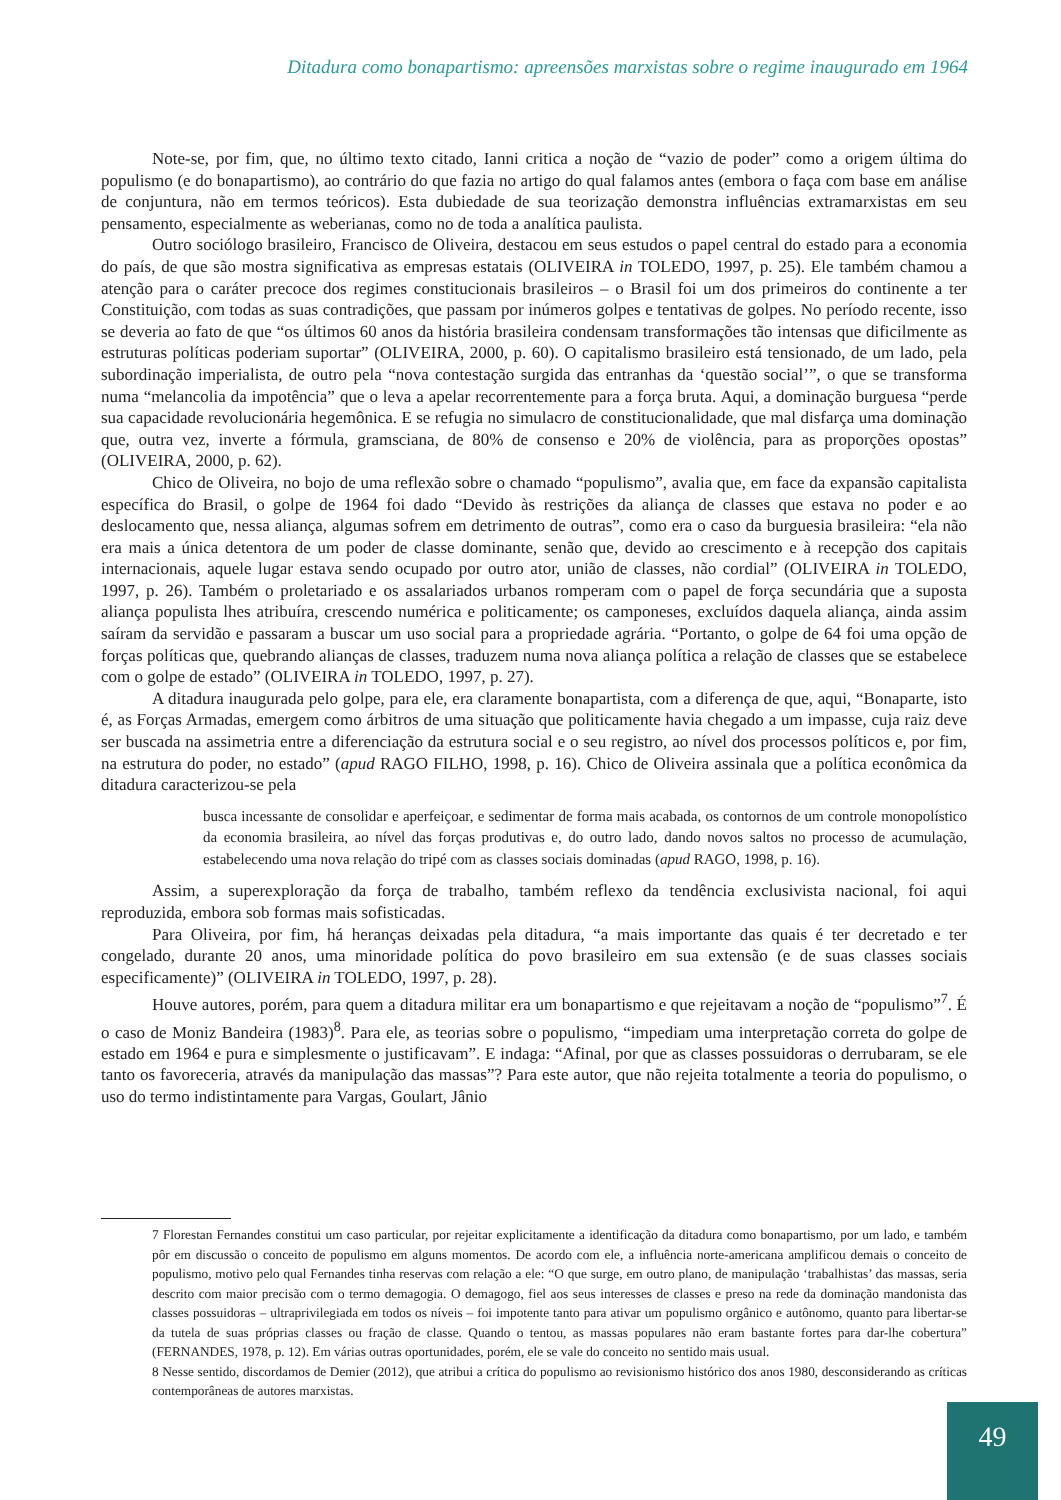Ditadura como bonapartismo: apreensões marxistas sobre o regime inaugurado em 1964
Note-se, por fim, que, no último texto citado, Ianni critica a noção de “vazio de poder” como a origem última do populismo (e do bonapartismo), ao contrário do que fazia no artigo do qual falamos antes (embora o faça com base em análise de conjuntura, não em termos teóricos). Esta dubiedade de sua teorização demonstra influências extramarxistas em seu pensamento, especialmente as weberianas, como no de toda a analítica paulista.
Outro sociólogo brasileiro, Francisco de Oliveira, destacou em seus estudos o papel central do estado para a economia do país, de que são mostra significativa as empresas estatais (OLIVEIRA in TOLEDO, 1997, p. 25). Ele também chamou a atenção para o caráter precoce dos regimes constitucionais brasileiros – o Brasil foi um dos primeiros do continente a ter Constituição, com todas as suas contradições, que passam por inúmeros golpes e tentativas de golpes. No período recente, isso se deveria ao fato de que “os últimos 60 anos da história brasileira condensam transformações tão intensas que dificilmente as estruturas políticas poderiam suportar” (OLIVEIRA, 2000, p. 60). O capitalismo brasileiro está tensionado, de um lado, pela subordinação imperialista, de outro pela “nova contestação surgida das entranhas da ‘questão social’”, o que se transforma numa “melancolia da impotência” que o leva a apelar recorrentemente para a força bruta. Aqui, a dominação burguesa “perde sua capacidade revolucionária hegemônica. E se refugia no simulacro de constitucionalidade, que mal disfarça uma dominação que, outra vez, inverte a fórmula, gramsciana, de 80% de consenso e 20% de violência, para as proporções opostas” (OLIVEIRA, 2000, p. 62).
Chico de Oliveira, no bojo de uma reflexão sobre o chamado “populismo”, avalia que, em face da expansão capitalista específica do Brasil, o golpe de 1964 foi dado “Devido às restrições da aliança de classes que estava no poder e ao deslocamento que, nessa aliança, algumas sofrem em detrimento de outras”, como era o caso da burguesia brasileira: “ela não era mais a única detentora de um poder de classe dominante, senão que, devido ao crescimento e à recepção dos capitais internacionais, aquele lugar estava sendo ocupado por outro ator, união de classes, não cordial” (OLIVEIRA in TOLEDO, 1997, p. 26). Também o proletariado e os assalariados urbanos romperam com o papel de força secundária que a suposta aliança populista lhes atribuíra, crescendo numérica e politicamente; os camponeses, excluídos daquela aliança, ainda assim saíram da servidão e passaram a buscar um uso social para a propriedade agrária. “Portanto, o golpe de 64 foi uma opção de forças políticas que, quebrando alianças de classes, traduzem numa nova aliança política a relação de classes que se estabelece com o golpe de estado” (OLIVEIRA in TOLEDO, 1997, p. 27).
A ditadura inaugurada pelo golpe, para ele, era claramente bonapartista, com a diferença de que, aqui, “Bonaparte, isto é, as Forças Armadas, emergem como árbitros de uma situação que politicamente havia chegado a um impasse, cuja raiz deve ser buscada na assimetria entre a diferenciação da estrutura social e o seu registro, ao nível dos processos políticos e, por fim, na estrutura do poder, no estado” (apud RAGO FILHO, 1998, p. 16). Chico de Oliveira assinala que a política econômica da ditadura caracterizou-se pela
busca incessante de consolidar e aperfeiçoar, e sedimentar de forma mais acabada, os contornos de um controle monopolístico da economia brasileira, ao nível das forças produtivas e, do outro lado, dando novos saltos no processo de acumulação, estabelecendo uma nova relação do tripé com as classes sociais dominadas (apud RAGO, 1998, p. 16).
Assim, a superexploração da força de trabalho, também reflexo da tendência exclusivista nacional, foi aqui reproduzida, embora sob formas mais sofisticadas.
Para Oliveira, por fim, há heranças deixadas pela ditadura, “a mais importante das quais é ter decretado e ter congelado, durante 20 anos, uma minoridade política do povo brasileiro em sua extensão (e de suas classes sociais especificamente)” (OLIVEIRA in TOLEDO, 1997, p. 28).
Houve autores, porém, para quem a ditadura militar era um bonapartismo e que rejeitavam a noção de “populismo”<sup>7</sup>. É o caso de Moniz Bandeira (1983)<sup>8</sup>. Para ele, as teorias sobre o populismo, “impediam uma interpretação correta do golpe de estado em 1964 e pura e simplesmente o justificavam”. E indaga: “Afinal, por que as classes possuidoras o derrubaram, se ele tanto os favoreceria, através da manipulação das massas”? Para este autor, que não rejeita totalmente a teoria do populismo, o uso do termo indistintamente para Vargas, Goulart, Jânio
7 Florestan Fernandes constitui um caso particular, por rejeitar explicitamente a identificação da ditadura como bonapartismo, por um lado, e também pôr em discussão o conceito de populismo em alguns momentos. De acordo com ele, a influência norte-americana amplificou demais o conceito de populismo, motivo pelo qual Fernandes tinha reservas com relação a ele: “O que surge, em outro plano, de manipulação ‘trabalhistas’ das massas, seria descrito com maior precisão com o termo demagogia. O demagogo, fiel aos seus interesses de classes e preso na rede da dominação mandonista das classes possuidoras – ultraprivilegiada em todos os níveis – foi impotente tanto para ativar um populismo orgânico e autônomo, quanto para libertar-se da tutela de suas próprias classes ou fração de classe. Quando o tentou, as massas populares não eram bastante fortes para dar-lhe cobertura” (FERNANDES, 1978, p. 12). Em várias outras oportunidades, porém, ele se vale do conceito no sentido mais usual.
8 Nesse sentido, discordamos de Demier (2012), que atribui a crítica do populismo ao revisionismo histórico dos anos 1980, desconsiderando as críticas contemporâneas de autores marxistas.
49